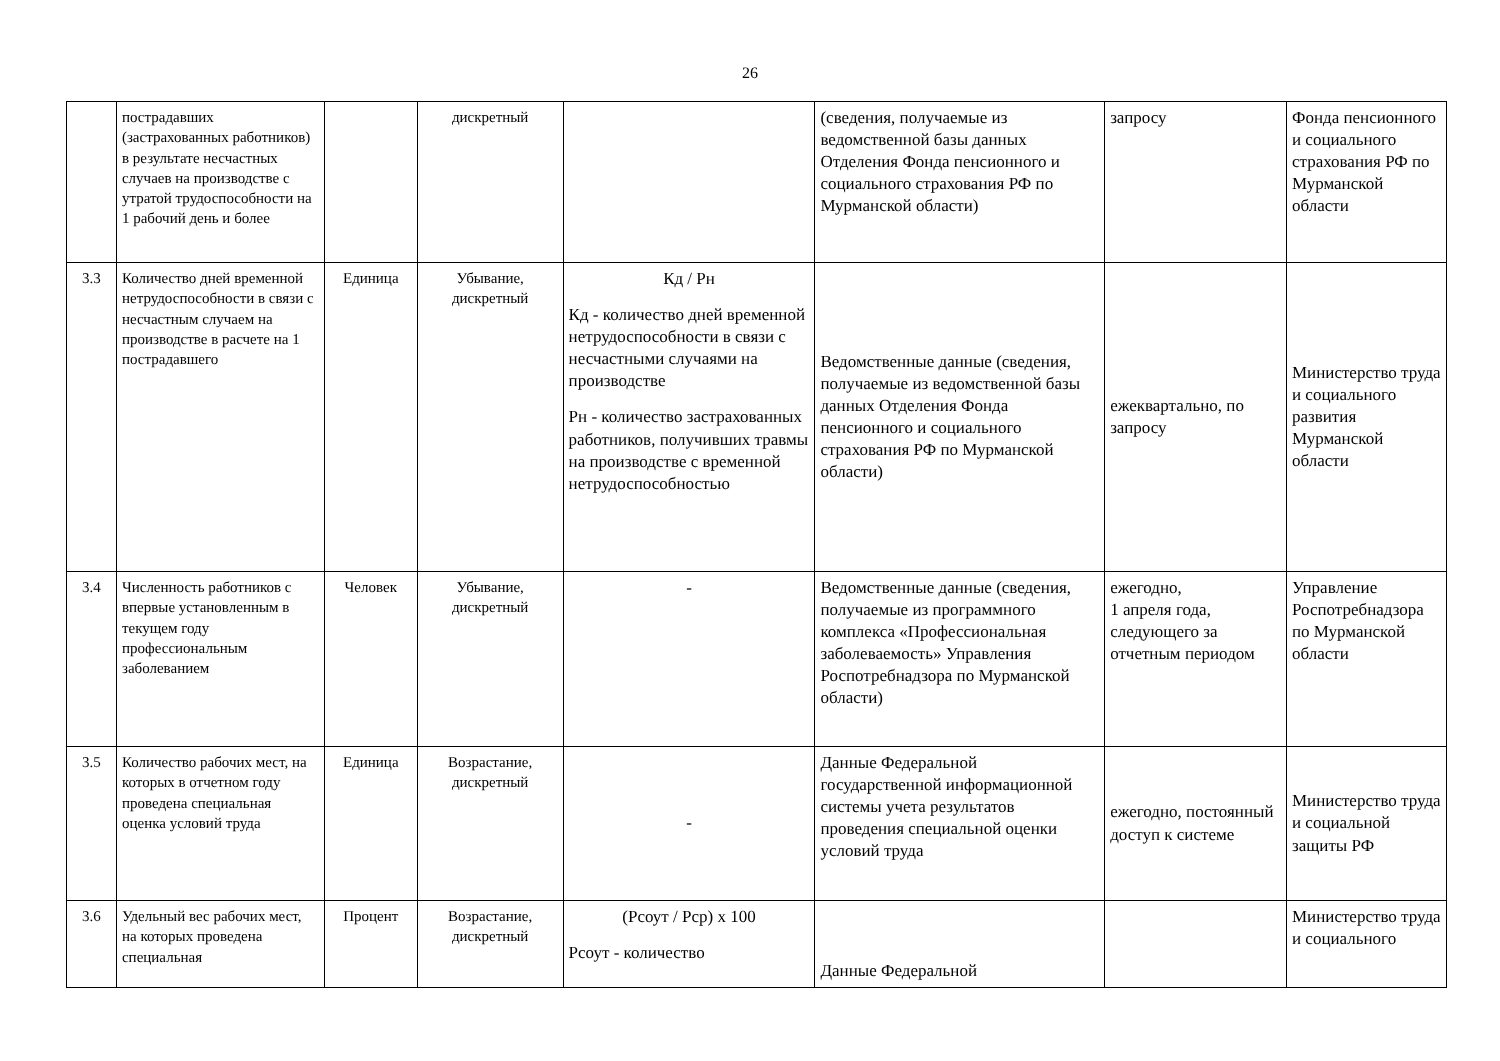26
| | пострадавших (застрахованных работников) в результате несчастных случаев на производстве с утратой трудоспособности на 1 рабочий день и более | | дискретный | | (сведения, получаемые из ведомственной базы данных Отделения Фонда пенсионного и социального страхования РФ по Мурманской области) | запросу | Фонда пенсионного и социального страхования РФ по Мурманской области |
| 3.3 | Количество дней временной нетрудоспособности в связи с несчастным случаем на производстве в расчете на 1 пострадавшего | Единица | Убывание, дискретный | Кд / Рн Кд - количество дней временной нетрудоспособности в связи с несчастными случаями на производстве Рн - количество застрахованных работников, получивших травмы на производстве с временной нетрудоспособностью | Ведомственные данные (сведения, получаемые из ведомственной базы данных Отделения Фонда пенсионного и социального страхования РФ по Мурманской области) | ежеквартально, по запросу | Министерство труда и социального развития Мурманской области |
| 3.4 | Численность работников с впервые установленным в текущем году профессиональным заболеванием | Человек | Убывание, дискретный | - | Ведомственные данные (сведения, получаемые из программного комплекса «Профессиональная заболеваемость» Управления Роспотребнадзора по Мурманской области) | ежегодно, 1 апреля года, следующего за отчетным периодом | Управление Роспотребнадзора по Мурманской области |
| 3.5 | Количество рабочих мест, на которых в отчетном году проведена специальная оценка условий труда | Единица | Возрастание, дискретный | - | Данные Федеральной государственной информационной системы учета результатов проведения специальной оценки условий труда | ежегодно, постоянный доступ к системе | Министерство труда и социальной защиты РФ |
| 3.6 | Удельный вес рабочих мест, на которых проведена специальная | Процент | Возрастание, дискретный | (Рсоут / Рср) х 100 Рсоут - количество | Данные Федеральной | | Министерство труда и социального |